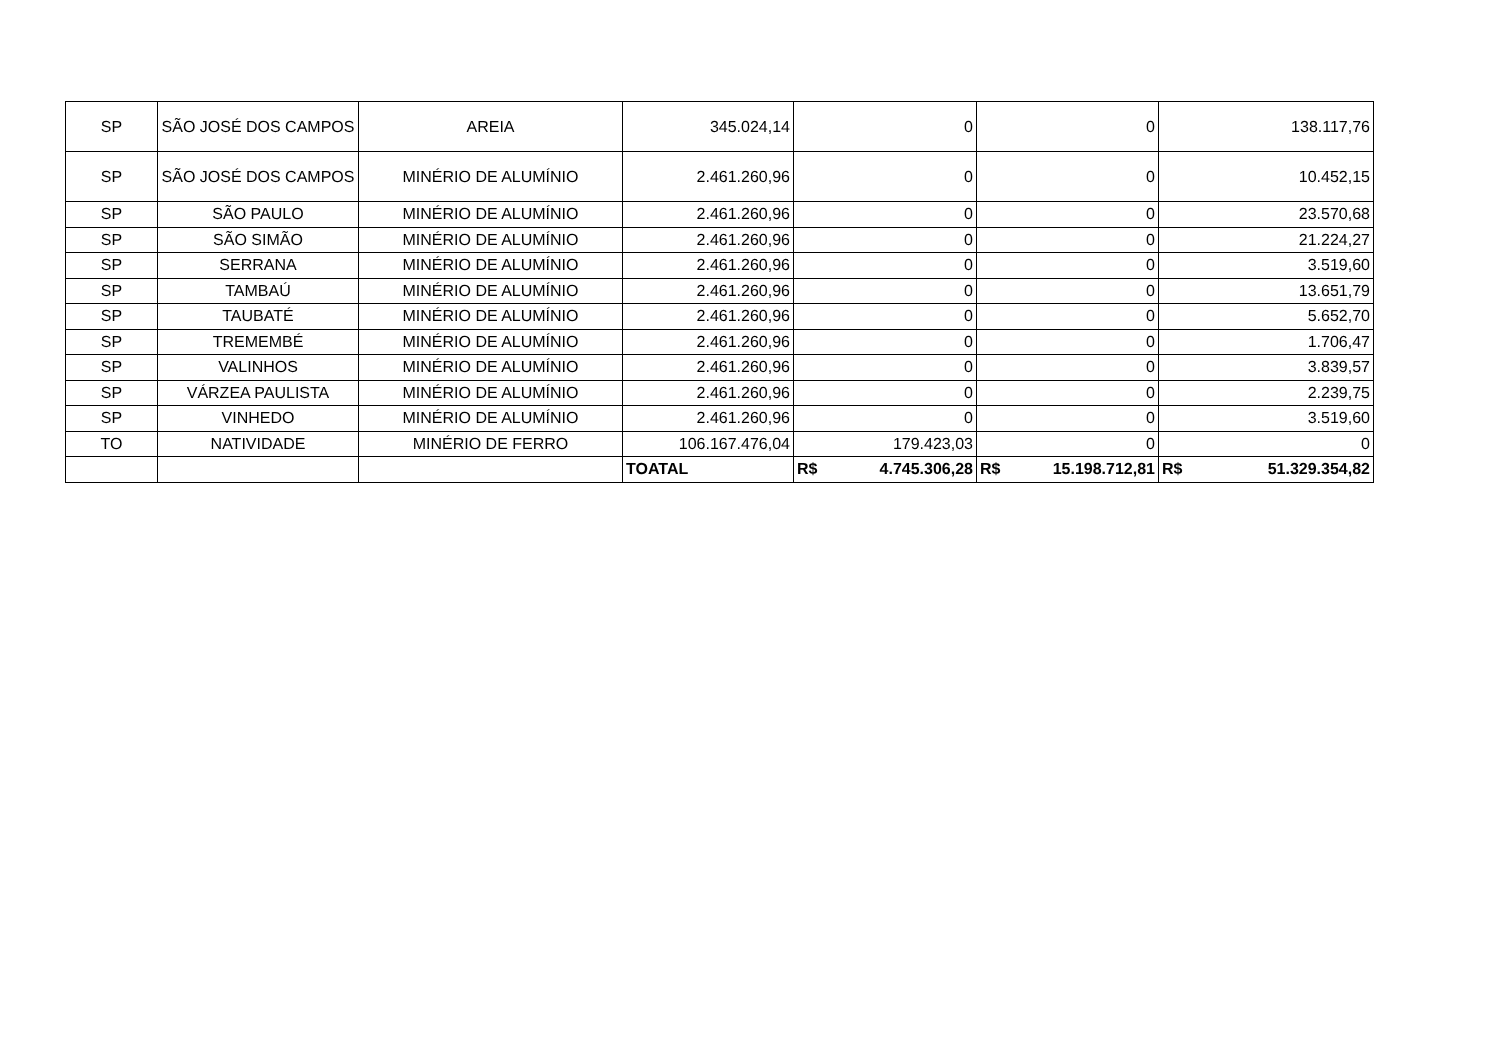| SP | SÃO JOSÉ DOS CAMPOS | AREIA | 345.024,14 | 0 | 0 | 138.117,76 |
| SP | SÃO JOSÉ DOS CAMPOS | MINÉRIO DE ALUMÍNIO | 2.461.260,96 | 0 | 0 | 10.452,15 |
| SP | SÃO PAULO | MINÉRIO DE ALUMÍNIO | 2.461.260,96 | 0 | 0 | 23.570,68 |
| SP | SÃO SIMÃO | MINÉRIO DE ALUMÍNIO | 2.461.260,96 | 0 | 0 | 21.224,27 |
| SP | SERRANA | MINÉRIO DE ALUMÍNIO | 2.461.260,96 | 0 | 0 | 3.519,60 |
| SP | TAMBAÚ | MINÉRIO DE ALUMÍNIO | 2.461.260,96 | 0 | 0 | 13.651,79 |
| SP | TAUBATÉ | MINÉRIO DE ALUMÍNIO | 2.461.260,96 | 0 | 0 | 5.652,70 |
| SP | TREMEMBÉ | MINÉRIO DE ALUMÍNIO | 2.461.260,96 | 0 | 0 | 1.706,47 |
| SP | VALINHOS | MINÉRIO DE ALUMÍNIO | 2.461.260,96 | 0 | 0 | 3.839,57 |
| SP | VÁRZEA PAULISTA | MINÉRIO DE ALUMÍNIO | 2.461.260,96 | 0 | 0 | 2.239,75 |
| SP | VINHEDO | MINÉRIO DE ALUMÍNIO | 2.461.260,96 | 0 | 0 | 3.519,60 |
| TO | NATIVIDADE | MINÉRIO DE FERRO | 106.167.476,04 | 179.423,03 | 0 | 0 |
| | | | TOATAL | R$ 4.745.306,28 | R$ 15.198.712,81 | R$ 51.329.354,82 |